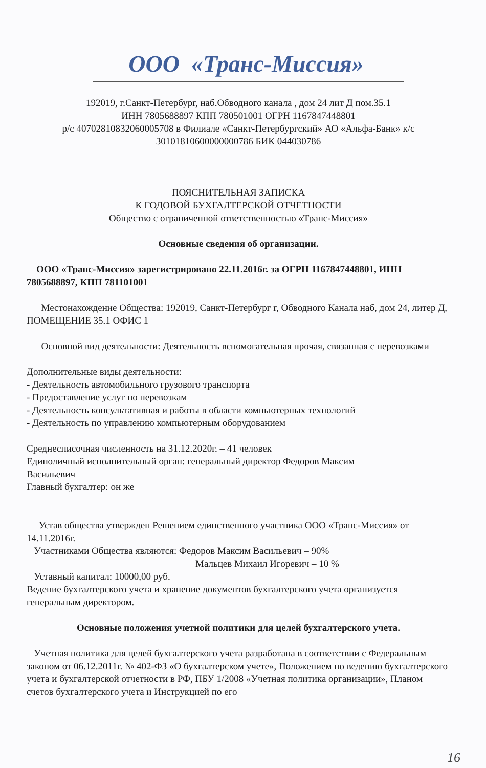ООО «Транс-Миссия»
192019, г.Санкт-Петербург, наб.Обводного канала , дом 24 лит Д пом.35.1
ИНН 7805688897 КПП 780501001 ОГРН 1167847448801
р/с 40702810832060005708 в Филиале «Санкт-Петербургский» АО «Альфа-Банк» к/с
30101810600000000786 БИК 044030786
ПОЯСНИТЕЛЬНАЯ ЗАПИСКА
К ГОДОВОЙ БУХГАЛТЕРСКОЙ ОТЧЕТНОСТИ
Общество с ограниченной ответственностью «Транс-Миссия»
Основные сведения об организации.
ООО «Транс-Миссия» зарегистрировано 22.11.2016г. за ОГРН 1167847448801, ИНН 7805688897, КПП 781101001
Местонахождение Общества: 192019, Санкт-Петербург г, Обводного Канала наб, дом 24, литер Д, ПОМЕЩЕНИЕ 35.1 ОФИС 1
Основной вид деятельности: Деятельность вспомогательная прочая, связанная с перевозками
Дополнительные виды деятельности:
- Деятельность автомобильного грузового транспорта
- Предоставление услуг по перевозкам
- Деятельность консультативная и работы в области компьютерных технологий
- Деятельность по управлению компьютерным оборудованием
Среднесписочная численность на 31.12.2020г. – 41 человек
Единоличный исполнительный орган: генеральный директор Федоров Максим
Васильевич
Главный бухгалтер: он же
Устав общества утвержден Решением единственного участника ООО «Транс-Миссия» от 14.11.2016г.
Участниками Общества являются: Федоров Максим Васильевич – 90%
Мальцев Михаил Игоревич – 10 %
Уставный капитал: 10000,00 руб.
Ведение бухгалтерского учета и хранение документов бухгалтерского учета организуется генеральным директором.
Основные положения учетной политики для целей бухгалтерского учета.
Учетная политика для целей бухгалтерского учета разработана в соответствии с Федеральным законом от 06.12.2011г. № 402-ФЗ «О бухгалтерском учете», Положением по ведению бухгалтерского учета и бухгалтерской отчетности в РФ, ПБУ 1/2008 «Учетная политика организации», Планом счетов бухгалтерского учета и Инструкцией по его
16